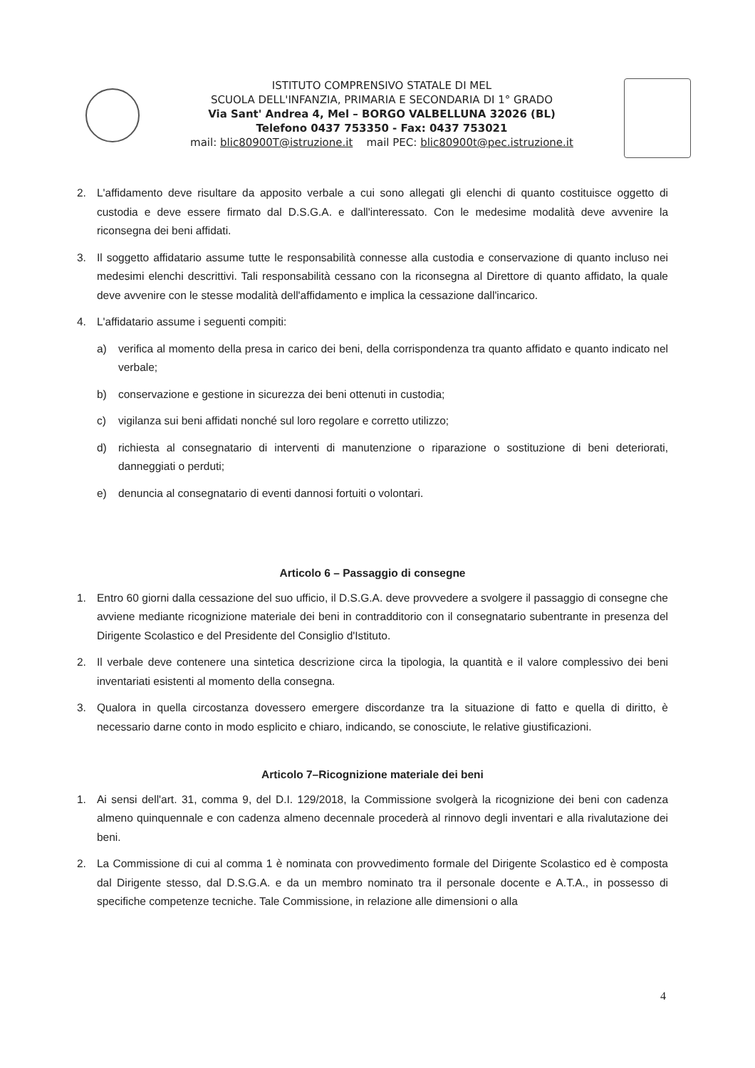ISTITUTO COMPRENSIVO STATALE DI MEL
SCUOLA DELL'INFANZIA, PRIMARIA E SECONDARIA DI 1° GRADO
Via Sant' Andrea 4, Mel – BORGO VALBELLUNA 32026 (BL)
Telefono 0437 753350 - Fax: 0437 753021
mail: blic80900T@istruzione.it mail PEC: blic80900t@pec.istruzione.it
2. L'affidamento deve risultare da apposito verbale a cui sono allegati gli elenchi di quanto costituisce oggetto di custodia e deve essere firmato dal D.S.G.A. e dall'interessato. Con le medesime modalità deve avvenire la riconsegna dei beni affidati.
3. Il soggetto affidatario assume tutte le responsabilità connesse alla custodia e conservazione di quanto incluso nei medesimi elenchi descrittivi. Tali responsabilità cessano con la riconsegna al Direttore di quanto affidato, la quale deve avvenire con le stesse modalità dell'affidamento e implica la cessazione dall'incarico.
4. L'affidatario assume i seguenti compiti:
a) verifica al momento della presa in carico dei beni, della corrispondenza tra quanto affidato e quanto indicato nel verbale;
b) conservazione e gestione in sicurezza dei beni ottenuti in custodia;
c) vigilanza sui beni affidati nonché sul loro regolare e corretto utilizzo;
d) richiesta al consegnatario di interventi di manutenzione o riparazione o sostituzione di beni deteriorati, danneggiati o perduti;
e) denuncia al consegnatario di eventi dannosi fortuiti o volontari.
Articolo 6 – Passaggio di consegne
1. Entro 60 giorni dalla cessazione del suo ufficio, il D.S.G.A. deve provvedere a svolgere il passaggio di consegne che avviene mediante ricognizione materiale dei beni in contradditorio con il consegnatario subentrante in presenza del Dirigente Scolastico e del Presidente del Consiglio d'Istituto.
2. Il verbale deve contenere una sintetica descrizione circa la tipologia, la quantità e il valore complessivo dei beni inventariati esistenti al momento della consegna.
3. Qualora in quella circostanza dovessero emergere discordanze tra la situazione di fatto e quella di diritto, è necessario darne conto in modo esplicito e chiaro, indicando, se conosciute, le relative giustificazioni.
Articolo 7–Ricognizione materiale dei beni
1. Ai sensi dell'art. 31, comma 9, del D.I. 129/2018, la Commissione svolgerà la ricognizione dei beni con cadenza almeno quinquennale e con cadenza almeno decennale procederà al rinnovo degli inventari e alla rivalutazione dei beni.
2. La Commissione di cui al comma 1 è nominata con provvedimento formale del Dirigente Scolastico ed è composta dal Dirigente stesso, dal D.S.G.A. e da un membro nominato tra il personale docente e A.T.A., in possesso di specifiche competenze tecniche. Tale Commissione, in relazione alle dimensioni o alla
4